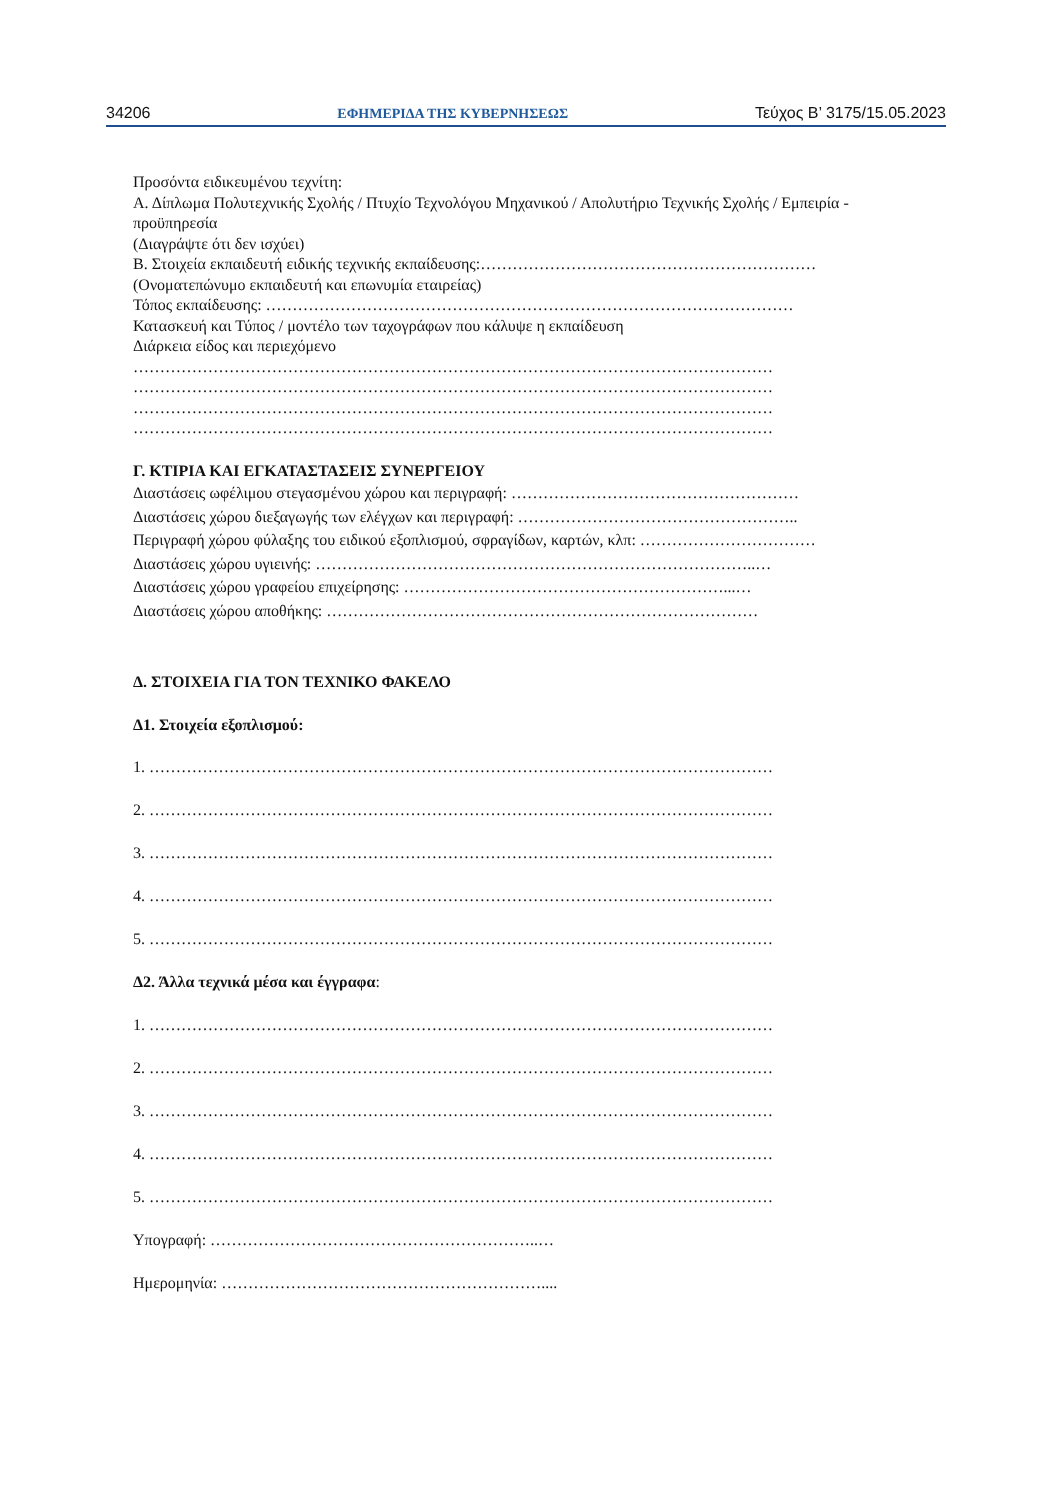34206 ΕΦΗΜΕΡΙΔΑ ΤΗΣ ΚΥΒΕΡΝΗΣΕΩΣ Τεύχος B’ 3175/15.05.2023
Προσόντα ειδικευμένου τεχνίτη:
Α. Δίπλωμα Πολυτεχνικής Σχολής / Πτυχίο Τεχνολόγου Μηχανικού / Απολυτήριο Τεχνικής Σχολής / Εμπειρία - προϋπηρεσία
(Διαγράψτε ότι δεν ισχύει)
Β. Στοιχεία εκπαιδευτή ειδικής τεχνικής εκπαίδευσης:………………………………………………………
(Ονοματεπώνυμο εκπαιδευτή και επωνυμία εταιρείας)
Τόπος εκπαίδευσης: ………………………………………………………………………………………
Κατασκευή και Τύπος / μοντέλο των ταχογράφων που κάλυψε η εκπαίδευση
Διάρκεια είδος και περιεχόμενο
…………………………………………………………………………………………………………
…………………………………………………………………………………………………………
…………………………………………………………………………………………………………
…………………………………………………………………………………………………………
Γ. ΚΤΙΡΙΑ ΚΑΙ ΕΓΚΑΤΑΣΤΑΣΕΙΣ ΣΥΝΕΡΓΕΙΟΥ
Διαστάσεις ωφέλιμου στεγασμένου χώρου και περιγραφή: ………………………………………………
Διαστάσεις χώρου διεξαγωγής των ελέγχων και περιγραφή: ……………………………………………..
Περιγραφή χώρου φύλαξης του ειδικού εξοπλισμού, σφραγίδων, καρτών, κλπ: ……………………………
Διαστάσεις χώρου υγιεινής: ………………………………………………………………………..…
Διαστάσεις χώρου γραφείου επιχείρησης: ……………………………………………………...…
Διαστάσεις χώρου αποθήκης: ………………………………………………………………………
Δ. ΣΤΟΙΧΕΙΑ ΓΙΑ ΤΟΝ ΤΕΧΝΙΚΟ ΦΑΚΕΛΟ
Δ1. Στοιχεία εξοπλισμού:
1. ………………………………………………………………………………………………………
2. ………………………………………………………………………………………………………
3. ………………………………………………………………………………………………………
4. ………………………………………………………………………………………………………
5. ………………………………………………………………………………………………………
Δ2. Άλλα τεχνικά μέσα και έγγραφα:
1. ………………………………………………………………………………………………………
2. ………………………………………………………………………………………………………
3. ………………………………………………………………………………………………………
4. ………………………………………………………………………………………………………
5. ………………………………………………………………………………………………………
Υπογραφή: ……………………………………………………..…
Ημερομηνία: ……………………………………………………....